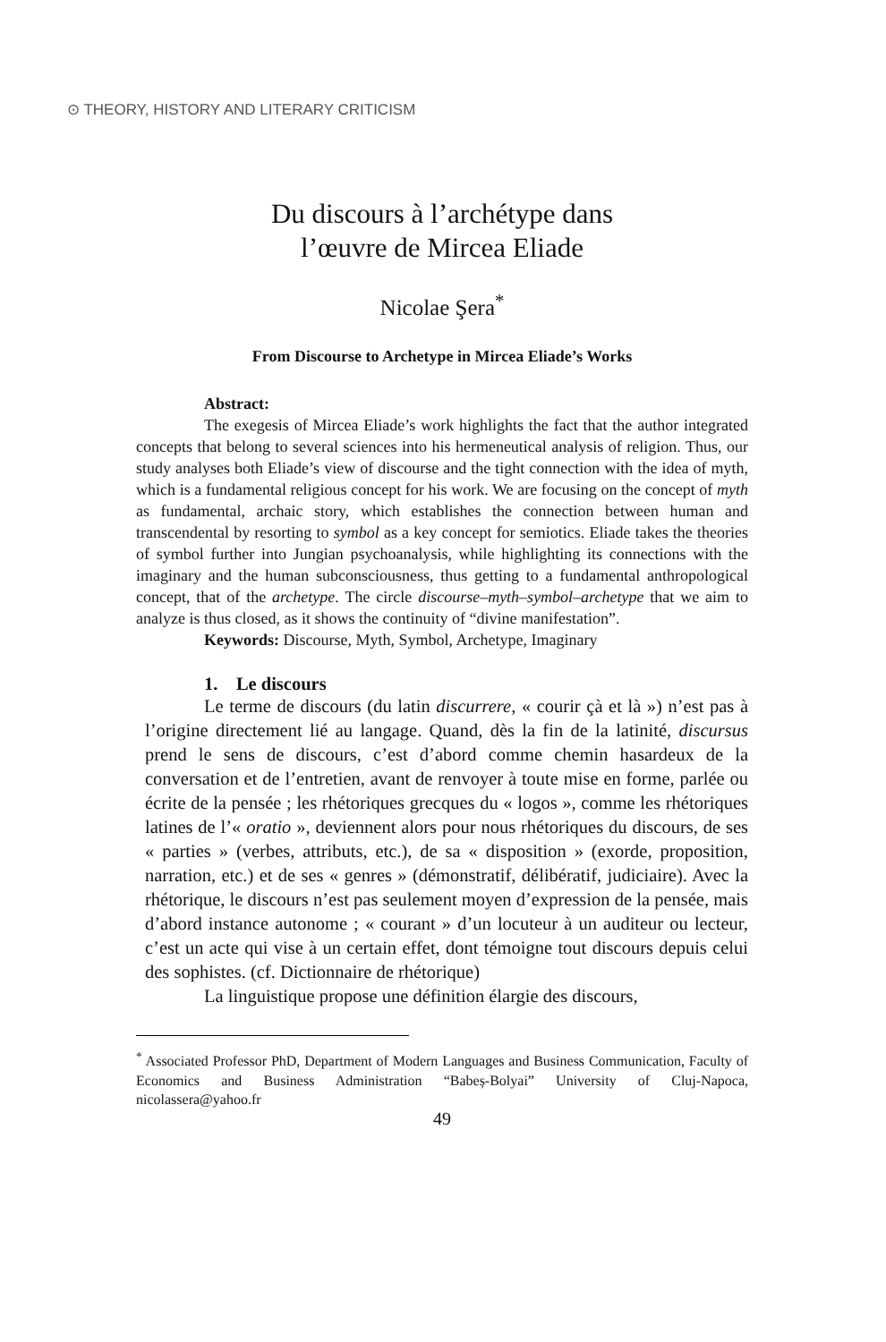⊙ THEORY, HISTORY AND LITERARY CRITICISM
Du discours à l’archétype dans
l’œuvre de Mircea Eliade
Nicolae Şera<sup>*</sup>
From Discourse to Archetype in Mircea Eliade’s Works
Abstract:
The exegesis of Mircea Eliade’s work highlights the fact that the author integrated concepts that belong to several sciences into his hermeneutical analysis of religion. Thus, our study analyses both Eliade’s view of discourse and the tight connection with the idea of myth, which is a fundamental religious concept for his work. We are focusing on the concept of myth as fundamental, archaic story, which establishes the connection between human and transcendental by resorting to symbol as a key concept for semiotics. Eliade takes the theories of symbol further into Jungian psychoanalysis, while highlighting its connections with the imaginary and the human subconsciousness, thus getting to a fundamental anthropological concept, that of the archetype. The circle discourse–myth–symbol–archetype that we aim to analyze is thus closed, as it shows the continuity of “divine manifestation”.
Keywords: Discourse, Myth, Symbol, Archetype, Imaginary
1. Le discours
Le terme de discours (du latin discurrere, « courir çà et là ») n’est pas à l’origine directement lié au langage. Quand, dès la fin de la latinité, discursus prend le sens de discours, c’est d’abord comme chemin hasardeux de la conversation et de l’entretien, avant de renvoyer à toute mise en forme, parlée ou écrite de la pensée ; les rhétoriques grecques du « logos », comme les rhétoriques latines de l’« oratio », deviennent alors pour nous rhétoriques du discours, de ses « parties » (verbes, attributs, etc.), de sa « disposition » (exorde, proposition, narration, etc.) et de ses « genres » (démonstratif, délibératif, judiciaire). Avec la rhétorique, le discours n’est pas seulement moyen d’expression de la pensée, mais d’abord instance autonome ; « courant » d’un locuteur à un auditeur ou lecteur, c’est un acte qui vise à un certain effet, dont témoigne tout discours depuis celui des sophistes. (cf. Dictionnaire de rhétorique)
La linguistique propose une définition élargie des discours,
<sup>*</sup> Associated Professor PhD, Department of Modern Languages and Business Communication, Faculty of Economics and Business Administration “Babeș-Bolyai” University of Cluj-Napoca, nicolassera@yahoo.fr
49